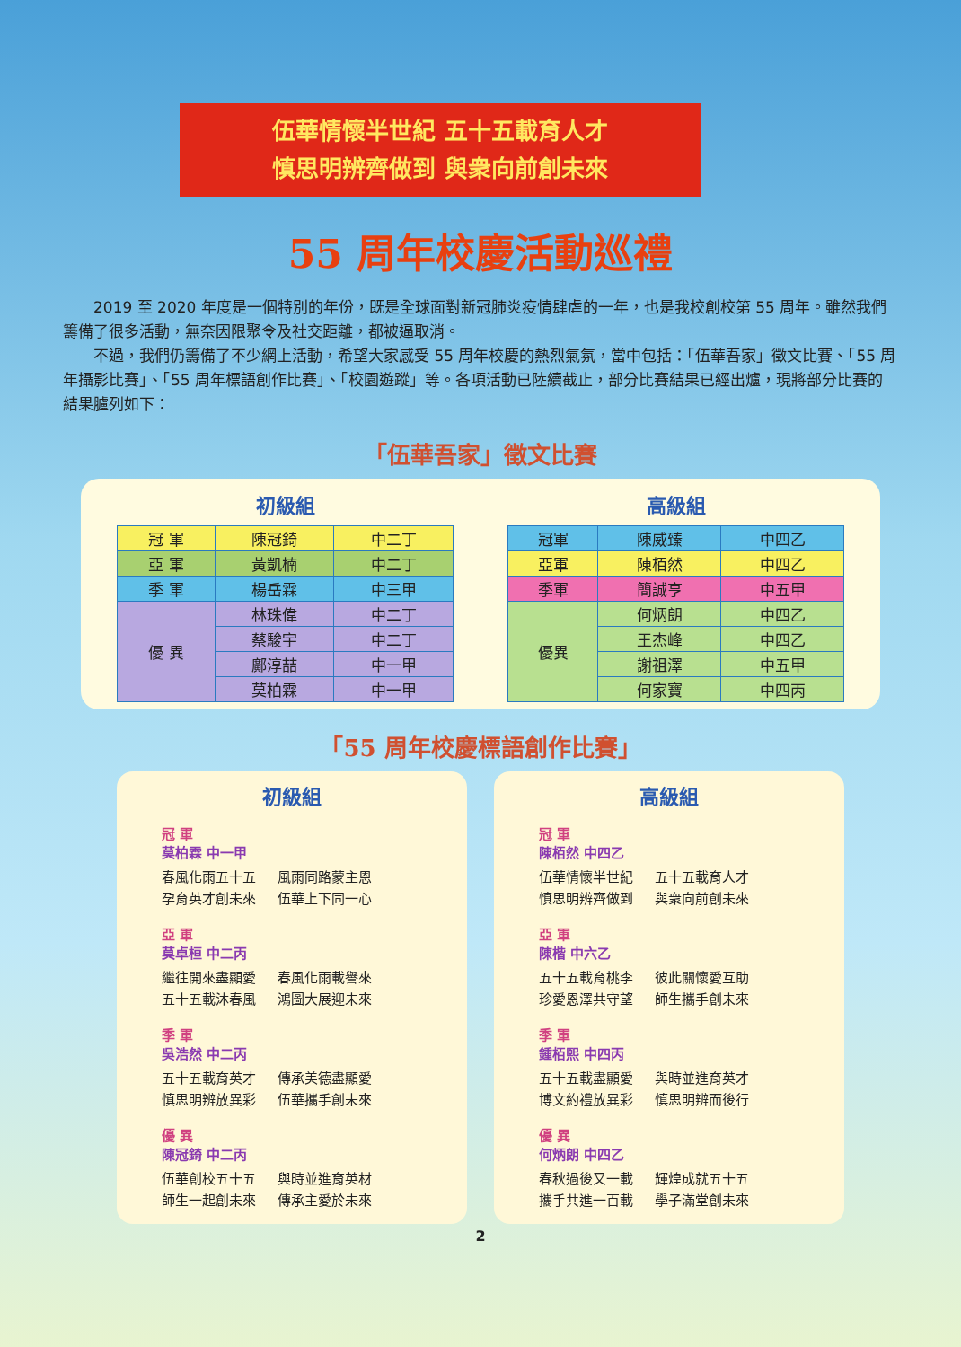伍華情懷半世紀 五十五載育人才
慎思明辨齊做到 與衆向前創未來
55 周年校慶活動巡禮
2019 至 2020 年度是一個特別的年份，既是全球面對新冠肺炎疫情肆虐的一年，也是我校創校第 55 周年。雖然我們籌備了很多活動，無奈因限聚令及社交距離，都被逼取消。
不過，我們仍籌備了不少網上活動，希望大家感受 55 周年校慶的熱烈氣氛，當中包括：「伍華吾家」徵文比賽、「55 周年攝影比賽」、「55 周年標語創作比賽」、「校園遊蹤」等。各項活動已陸續截止，部分比賽結果已經出爐，現將部分比賽的結果臚列如下：
「伍華吾家」徵文比賽
初級組
| 冠 軍 | 陳冠錡 | 中二丁 |
| 亞 軍 | 黃凱楠 | 中二丁 |
| 季 軍 | 楊岳霖 | 中三甲 |
| 優 異 | 林珠偉 | 中二丁 |
| | 蔡駿宇 | 中二丁 |
| | 鄺淳喆 | 中一甲 |
| | 莫柏霖 | 中一甲 |
高級組
| 冠軍 | 陳威臻 | 中四乙 |
| 亞軍 | 陳栢然 | 中四乙 |
| 季軍 | 簡誠亨 | 中五甲 |
| 優異 | 何炳朗 | 中四乙 |
| | 王杰峰 | 中四乙 |
| | 謝祖澤 | 中五甲 |
| | 何家寶 | 中四丙 |
「55 周年校慶標語創作比賽」
初級組
冠 軍
莫柏霖 中一甲
春風化雨五十五
孕育英才創未來 風雨同路蒙主恩
伍華上下同一心
亞 軍
莫卓桓 中二丙
繼往開來盡顯愛
五十五載沐春風 春風化雨載譽來
鴻圖大展迎未來
季 軍
吳浩然 中二丙
五十五載育英才
慎思明辨放異彩 傳承美德盡顯愛
伍華攜手創未來
優 異
陳冠錡 中二丙
伍華創校五十五
師生一起創未來 與時並進育英材
傳承主愛於未來
高級組
冠 軍
陳栢然 中四乙
伍華情懷半世紀
慎思明辨齊做到 五十五載育人才
與衆向前創未來
亞 軍
陳楷 中六乙
五十五載育桃李
珍愛恩澤共守望 彼此關懷愛互助
師生攜手創未來
季 軍
鍾栢熙 中四丙
五十五載盡顯愛
博文約禮放異彩 與時並進育英才
慎思明辨而後行
優 異
何炳朗 中四乙
春秋過後又一載
攜手共進一百載 輝煌成就五十五
學子滿堂創未來
2